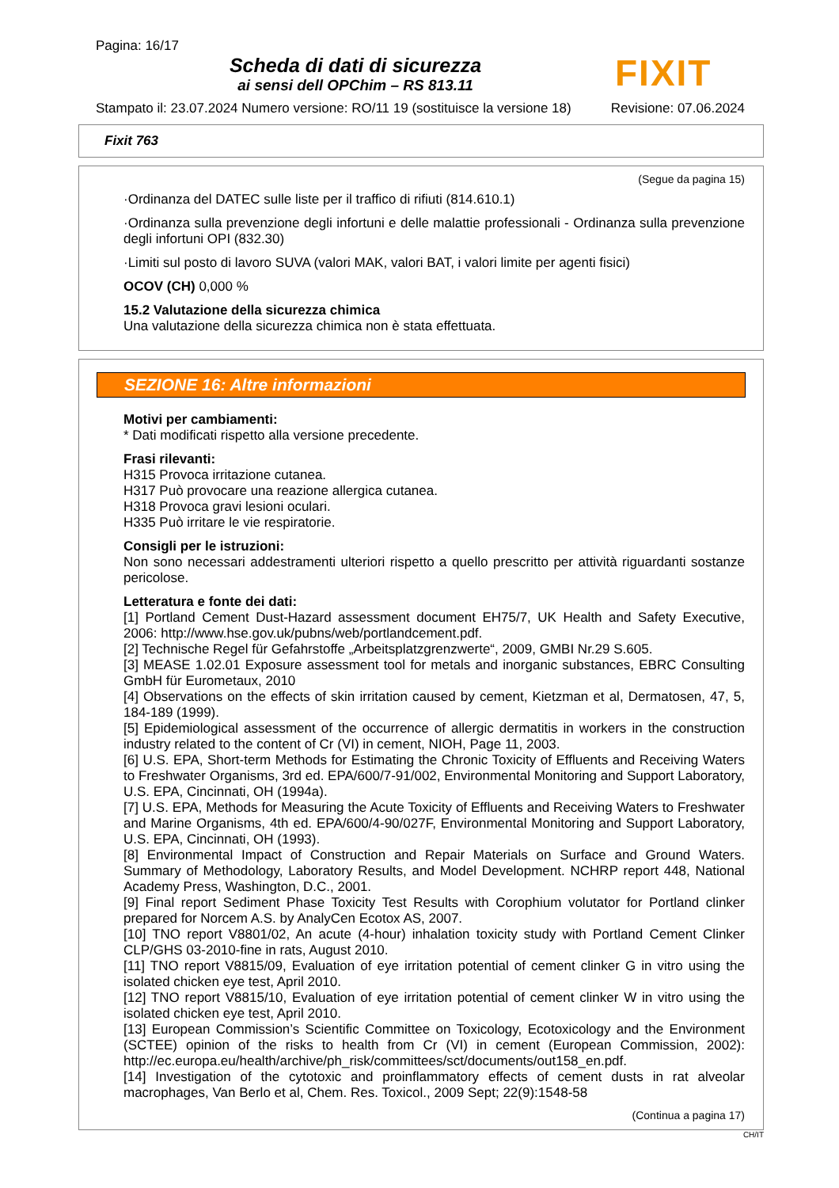Pagina: 16/17
Scheda di dati di sicurezza
ai sensi dell OPChim – RS 813.11
FIXIT
Stampato il: 23.07.2024 Numero versione: RO/11 19 (sostituisce la versione 18) Revisione: 07.06.2024
Fixit 763
(Segue da pagina 15)
·Ordinanza del DATEC sulle liste per il traffico di rifiuti (814.610.1)
·Ordinanza sulla prevenzione degli infortuni e delle malattie professionali - Ordinanza sulla prevenzione degli infortuni OPI (832.30)
·Limiti sul posto di lavoro SUVA (valori MAK, valori BAT, i valori limite per agenti fisici)
OCOV (CH) 0,000 %
15.2 Valutazione della sicurezza chimica
Una valutazione della sicurezza chimica non è stata effettuata.
SEZIONE 16: Altre informazioni
Motivi per cambiamenti:
* Dati modificati rispetto alla versione precedente.
Frasi rilevanti:
H315 Provoca irritazione cutanea.
H317 Può provocare una reazione allergica cutanea.
H318 Provoca gravi lesioni oculari.
H335 Può irritare le vie respiratorie.
Consigli per le istruzioni:
Non sono necessari addestramenti ulteriori rispetto a quello prescritto per attività riguardanti sostanze pericolose.
Letteratura e fonte dei dati:
[1] Portland Cement Dust-Hazard assessment document EH75/7, UK Health and Safety Executive, 2006: http://www.hse.gov.uk/pubns/web/portlandcement.pdf.
[2] Technische Regel für Gefahrstoffe „Arbeitsplatzgrenzwerte“, 2009, GMBI Nr.29 S.605.
[3] MEASE 1.02.01 Exposure assessment tool for metals and inorganic substances, EBRC Consulting GmbH für Eurometaux, 2010
[4] Observations on the effects of skin irritation caused by cement, Kietzman et al, Dermatosen, 47, 5, 184-189 (1999).
[5] Epidemiological assessment of the occurrence of allergic dermatitis in workers in the construction industry related to the content of Cr (VI) in cement, NIOH, Page 11, 2003.
[6] U.S. EPA, Short-term Methods for Estimating the Chronic Toxicity of Effluents and Receiving Waters to Freshwater Organisms, 3rd ed. EPA/600/7-91/002, Environmental Monitoring and Support Laboratory, U.S. EPA, Cincinnati, OH (1994a).
[7] U.S. EPA, Methods for Measuring the Acute Toxicity of Effluents and Receiving Waters to Freshwater and Marine Organisms, 4th ed. EPA/600/4-90/027F, Environmental Monitoring and Support Laboratory, U.S. EPA, Cincinnati, OH (1993).
[8] Environmental Impact of Construction and Repair Materials on Surface and Ground Waters. Summary of Methodology, Laboratory Results, and Model Development. NCHRP report 448, National Academy Press, Washington, D.C., 2001.
[9] Final report Sediment Phase Toxicity Test Results with Corophium volutator for Portland clinker prepared for Norcem A.S. by AnalyCen Ecotox AS, 2007.
[10] TNO report V8801/02, An acute (4-hour) inhalation toxicity study with Portland Cement Clinker CLP/GHS 03-2010-fine in rats, August 2010.
[11] TNO report V8815/09, Evaluation of eye irritation potential of cement clinker G in vitro using the isolated chicken eye test, April 2010.
[12] TNO report V8815/10, Evaluation of eye irritation potential of cement clinker W in vitro using the isolated chicken eye test, April 2010.
[13] European Commission’s Scientific Committee on Toxicology, Ecotoxicology and the Environment (SCTEE) opinion of the risks to health from Cr (VI) in cement (European Commission, 2002): http://ec.europa.eu/health/archive/ph_risk/committees/sct/documents/out158_en.pdf.
[14] Investigation of the cytotoxic and proinflammatory effects of cement dusts in rat alveolar macrophages, Van Berlo et al, Chem. Res. Toxicol., 2009 Sept; 22(9):1548-58
(Continua a pagina 17)
CH/IT